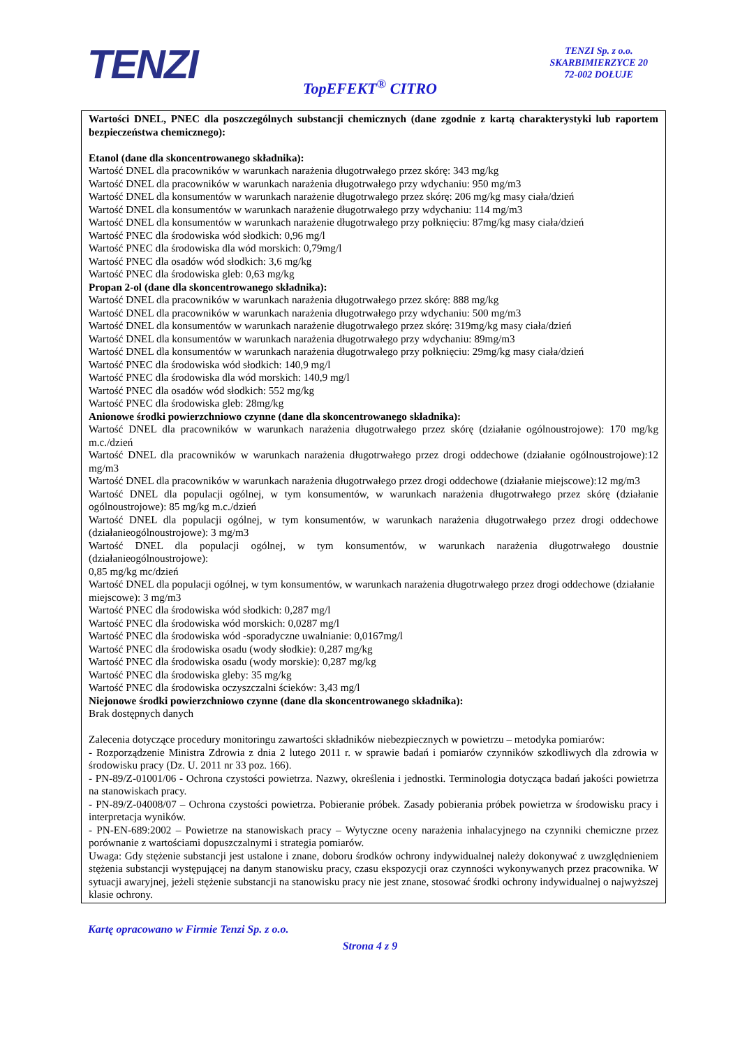TENZI
TENZI Sp. z o.o.
SKARBIMIERZYCE 20
72-002 DOŁUJE
TopEFEKT<sup>®</sup> CITRO
Wartości DNEL, PNEC dla poszczególnych substancji chemicznych (dane zgodnie z kartą charakterystyki lub raportem bezpieczeństwa chemicznego):
Etanol (dane dla skoncentrowanego składnika):
Wartość DNEL dla pracowników w warunkach narażenia długotrwałego przez skórę: 343 mg/kg
Wartość DNEL dla pracowników w warunkach narażenia długotrwałego przy wdychaniu: 950 mg/m3
Wartość DNEL dla konsumentów w warunkach narażenie długotrwałego przez skórę: 206 mg/kg masy ciała/dzień
Wartość DNEL dla konsumentów w warunkach narażenie długotrwałego przy wdychaniu: 114 mg/m3
Wartość DNEL dla konsumentów w warunkach narażenie długotrwałego przy połknięciu: 87mg/kg masy ciała/dzień
Wartość PNEC dla środowiska wód słodkich: 0,96 mg/l
Wartość PNEC dla środowiska dla wód morskich: 0,79mg/l
Wartość PNEC dla osadów wód słodkich: 3,6 mg/kg
Wartość PNEC dla środowiska gleb: 0,63 mg/kg
Propan 2-ol (dane dla skoncentrowanego składnika):
Wartość DNEL dla pracowników w warunkach narażenia długotrwałego przez skórę: 888 mg/kg
Wartość DNEL dla pracowników w warunkach narażenia długotrwałego przy wdychaniu: 500 mg/m3
Wartość DNEL dla konsumentów w warunkach narażenie długotrwałego przez skórę: 319mg/kg masy ciała/dzień
Wartość DNEL dla konsumentów w warunkach narażenia długotrwałego przy wdychaniu: 89mg/m3
Wartość DNEL dla konsumentów w warunkach narażenia długotrwałego przy połknięciu: 29mg/kg masy ciała/dzień
Wartość PNEC dla środowiska wód słodkich: 140,9 mg/l
Wartość PNEC dla środowiska dla wód morskich: 140,9 mg/l
Wartość PNEC dla osadów wód słodkich: 552 mg/kg
Wartość PNEC dla środowiska gleb: 28mg/kg
Anionowe środki powierzchniowo czynne (dane dla skoncentrowanego składnika):
Wartość DNEL dla pracowników w warunkach narażenia długotrwałego przez skórę (działanie ogólnoustrojowe): 170 mg/kg m.c./dzień
Wartość DNEL dla pracowników w warunkach narażenia długotrwałego przez drogi oddechowe (działanie ogólnoustrojowe):12 mg/m3
Wartość DNEL dla pracowników w warunkach narażenia długotrwałego przez drogi oddechowe (działanie miejscowe):12 mg/m3
Wartość DNEL dla populacji ogólnej, w tym konsumentów, w warunkach narażenia długotrwałego przez skórę (działanie ogólnoustrojowe): 85 mg/kg m.c./dzień
Wartość DNEL dla populacji ogólnej, w tym konsumentów, w warunkach narażenia długotrwałego przez drogi oddechowe (działanieogólnoustrojowe): 3 mg/m3
Wartość DNEL dla populacji ogólnej, w tym konsumentów, w warunkach narażenia długotrwałego doustnie (działanieogólnoustrojowe):
0,85 mg/kg mc/dzień
Wartość DNEL dla populacji ogólnej, w tym konsumentów, w warunkach narażenia długotrwałego przez drogi oddechowe (działanie
miejscowe): 3 mg/m3
Wartość PNEC dla środowiska wód słodkich: 0,287 mg/l
Wartość PNEC dla środowiska wód morskich: 0,0287 mg/l
Wartość PNEC dla środowiska wód -sporadyczne uwalnianie: 0,0167mg/l
Wartość PNEC dla środowiska osadu (wody słodkie): 0,287 mg/kg
Wartość PNEC dla środowiska osadu (wody morskie): 0,287 mg/kg
Wartość PNEC dla środowiska gleby: 35 mg/kg
Wartość PNEC dla środowiska oczyszczalni ścieków: 3,43 mg/l
Niejonowe środki powierzchniowo czynne (dane dla skoncentrowanego składnika):
Brak dostępnych danych
Zalecenia dotyczące procedury monitoringu zawartości składników niebezpiecznych w powietrzu – metodyka pomiarów:
- Rozporządzenie Ministra Zdrowia z dnia 2 lutego 2011 r. w sprawie badań i pomiarów czynników szkodliwych dla zdrowia w środowisku pracy (Dz. U. 2011 nr 33 poz. 166).
- PN-89/Z-01001/06 - Ochrona czystości powietrza. Nazwy, określenia i jednostki. Terminologia dotycząca badań jakości powietrza na stanowiskach pracy.
- PN-89/Z-04008/07 – Ochrona czystości powietrza. Pobieranie próbek. Zasady pobierania próbek powietrza w środowisku pracy i interpretacja wyników.
- PN-EN-689:2002 – Powietrze na stanowiskach pracy – Wytyczne oceny narażenia inhalacyjnego na czynniki chemiczne przez porównanie z wartościami dopuszczalnymi i strategia pomiarów.
Uwaga: Gdy stężenie substancji jest ustalone i znane, doboru środków ochrony indywidualnej należy dokonywać z uwzględnieniem stężenia substancji występującej na danym stanowisku pracy, czasu ekspozycji oraz czynności wykonywanych przez pracownika. W sytuacji awaryjnej, jeżeli stężenie substancji na stanowisku pracy nie jest znane, stosować środki ochrony indywidualnej o najwyższej klasie ochrony.
Kartę opracowano w Firmie Tenzi Sp. z o.o.
Strona 4 z 9